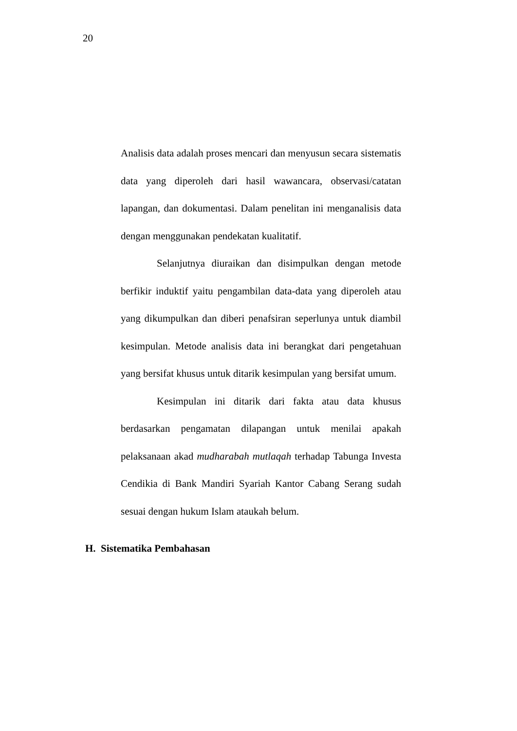20
Analisis data adalah proses mencari dan menyusun secara sistematis data yang diperoleh dari hasil wawancara, observasi/catatan lapangan, dan dokumentasi. Dalam penelitan ini menganalisis data dengan menggunakan pendekatan kualitatif.
Selanjutnya diuraikan dan disimpulkan dengan metode berfikir induktif yaitu pengambilan data-data yang diperoleh atau yang dikumpulkan dan diberi penafsiran seperlunya untuk diambil kesimpulan. Metode analisis data ini berangkat dari pengetahuan yang bersifat khusus untuk ditarik kesimpulan yang bersifat umum.
Kesimpulan ini ditarik dari fakta atau data khusus berdasarkan pengamatan dilapangan untuk menilai apakah pelaksanaan akad mudharabah mutlaqah terhadap Tabunga Investa Cendikia di Bank Mandiri Syariah Kantor Cabang Serang sudah sesuai dengan hukum Islam ataukah belum.
H. Sistematika Pembahasan